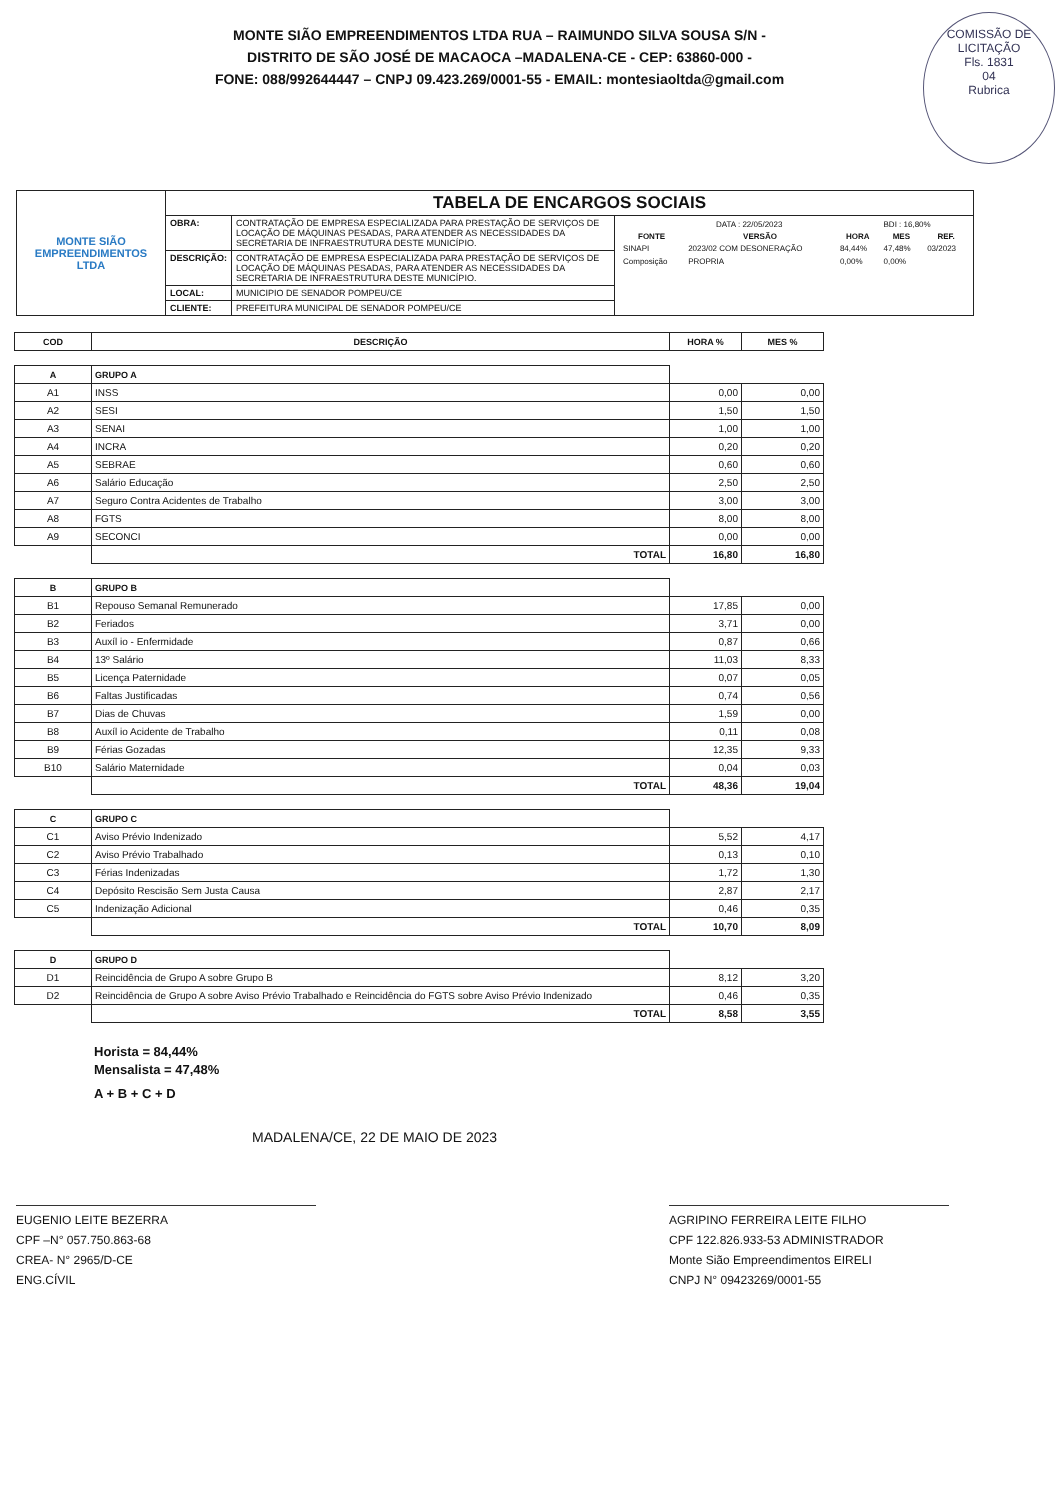MONTE SIÃO EMPREENDIMENTOS LTDA RUA – RAIMUNDO SILVA SOUSA S/N -
DISTRITO DE SÃO JOSÉ DE MACAOCA –MADALENA-CE - CEP: 63860-000 -
FONE: 088/992644447 – CNPJ 09.423.269/0001-55 - EMAIL: montesiaoltda@gmail.com
COMISSÃO DE LICITAÇÃO
Fls. 1831
04
Rubrica
| MONTE SIÃO EMPREENDIMENTOS LTDA | TABELA DE ENCARGOS SOCIAIS | | |
| | OBRA: | CONTRATAÇÃO DE EMPRESA ESPECIALIZADA PARA PRESTAÇÃO DE SERVIÇOS DE LOCAÇÃO DE MÁQUINAS PESADAS, PARA ATENDER AS NECESSIDADES DA SECRETARIA DE INFRAESTRUTURA DESTE MUNICÍPIO. | / DATA : 22/05/2023 / / / BDI : 16,80% / / / FONTE / VERSÃO / HORA / MES / REF. / / SINAPI / 2023/02 COM DESONERAÇÃO / 84,44% / 47,48% / 03/2023 / / Composição / PROPRIA / 0,00% / 0,00% / / |
| | DESCRIÇÃO: | CONTRATAÇÃO DE EMPRESA ESPECIALIZADA PARA PRESTAÇÃO DE SERVIÇOS DE LOCAÇÃO DE MÁQUINAS PESADAS, PARA ATENDER AS NECESSIDADES DA SECRETARIA DE INFRAESTRUTURA DESTE MUNICÍPIO. | |
| | LOCAL: | MUNICIPIO DE SENADOR POMPEU/CE | |
| | CLIENTE: | PREFEITURA MUNICIPAL DE SENADOR POMPEU/CE | |
| COD | DESCRIÇÃO | HORA % | MES % |
| --- | --- | --- | --- |
| A | GRUPO A | | |
| A1 | INSS | 0,00 | 0,00 |
| A2 | SESI | 1,50 | 1,50 |
| A3 | SENAI | 1,00 | 1,00 |
| A4 | INCRA | 0,20 | 0,20 |
| A5 | SEBRAE | 0,60 | 0,60 |
| A6 | Salário Educação | 2,50 | 2,50 |
| A7 | Seguro Contra Acidentes de Trabalho | 3,00 | 3,00 |
| A8 | FGTS | 8,00 | 8,00 |
| A9 | SECONCI | 0,00 | 0,00 |
| | TOTAL | 16,80 | 16,80 |
| B | GRUPO B | | |
| B1 | Repouso Semanal Remunerado | 17,85 | 0,00 |
| B2 | Feriados | 3,71 | 0,00 |
| B3 | Auxíl io - Enfermidade | 0,87 | 0,66 |
| B4 | 13º Salário | 11,03 | 8,33 |
| B5 | Licença Paternidade | 0,07 | 0,05 |
| B6 | Faltas Justificadas | 0,74 | 0,56 |
| B7 | Dias de Chuvas | 1,59 | 0,00 |
| B8 | Auxíl io Acidente de Trabalho | 0,11 | 0,08 |
| B9 | Férias Gozadas | 12,35 | 9,33 |
| B10 | Salário Maternidade | 0,04 | 0,03 |
| | TOTAL | 48,36 | 19,04 |
| C | GRUPO C | | |
| C1 | Aviso Prévio Indenizado | 5,52 | 4,17 |
| C2 | Aviso Prévio Trabalhado | 0,13 | 0,10 |
| C3 | Férias Indenizadas | 1,72 | 1,30 |
| C4 | Depósito Rescisão Sem Justa Causa | 2,87 | 2,17 |
| C5 | Indenização Adicional | 0,46 | 0,35 |
| | TOTAL | 10,70 | 8,09 |
| D | GRUPO D | | |
| D1 | Reincidência de Grupo A sobre Grupo B | 8,12 | 3,20 |
| D2 | Reincidência de Grupo A sobre Aviso Prévio Trabalhado e Reincidência do FGTS sobre Aviso Prévio Indenizado | 0,46 | 0,35 |
| | TOTAL | 8,58 | 3,55 |
Horista = 84,44%
Mensalista = 47,48%
A + B + C + D
MADALENA/CE, 22 DE MAIO DE 2023
EUGENIO LEITE BEZERRA
CPF –N° 057.750.863-68
CREA- N° 2965/D-CE
ENG.CÍVIL
AGRIPINO FERREIRA LEITE FILHO
CPF 122.826.933-53 ADMINISTRADOR
Monte Sião Empreendimentos EIRELI
CNPJ N° 09423269/0001-55